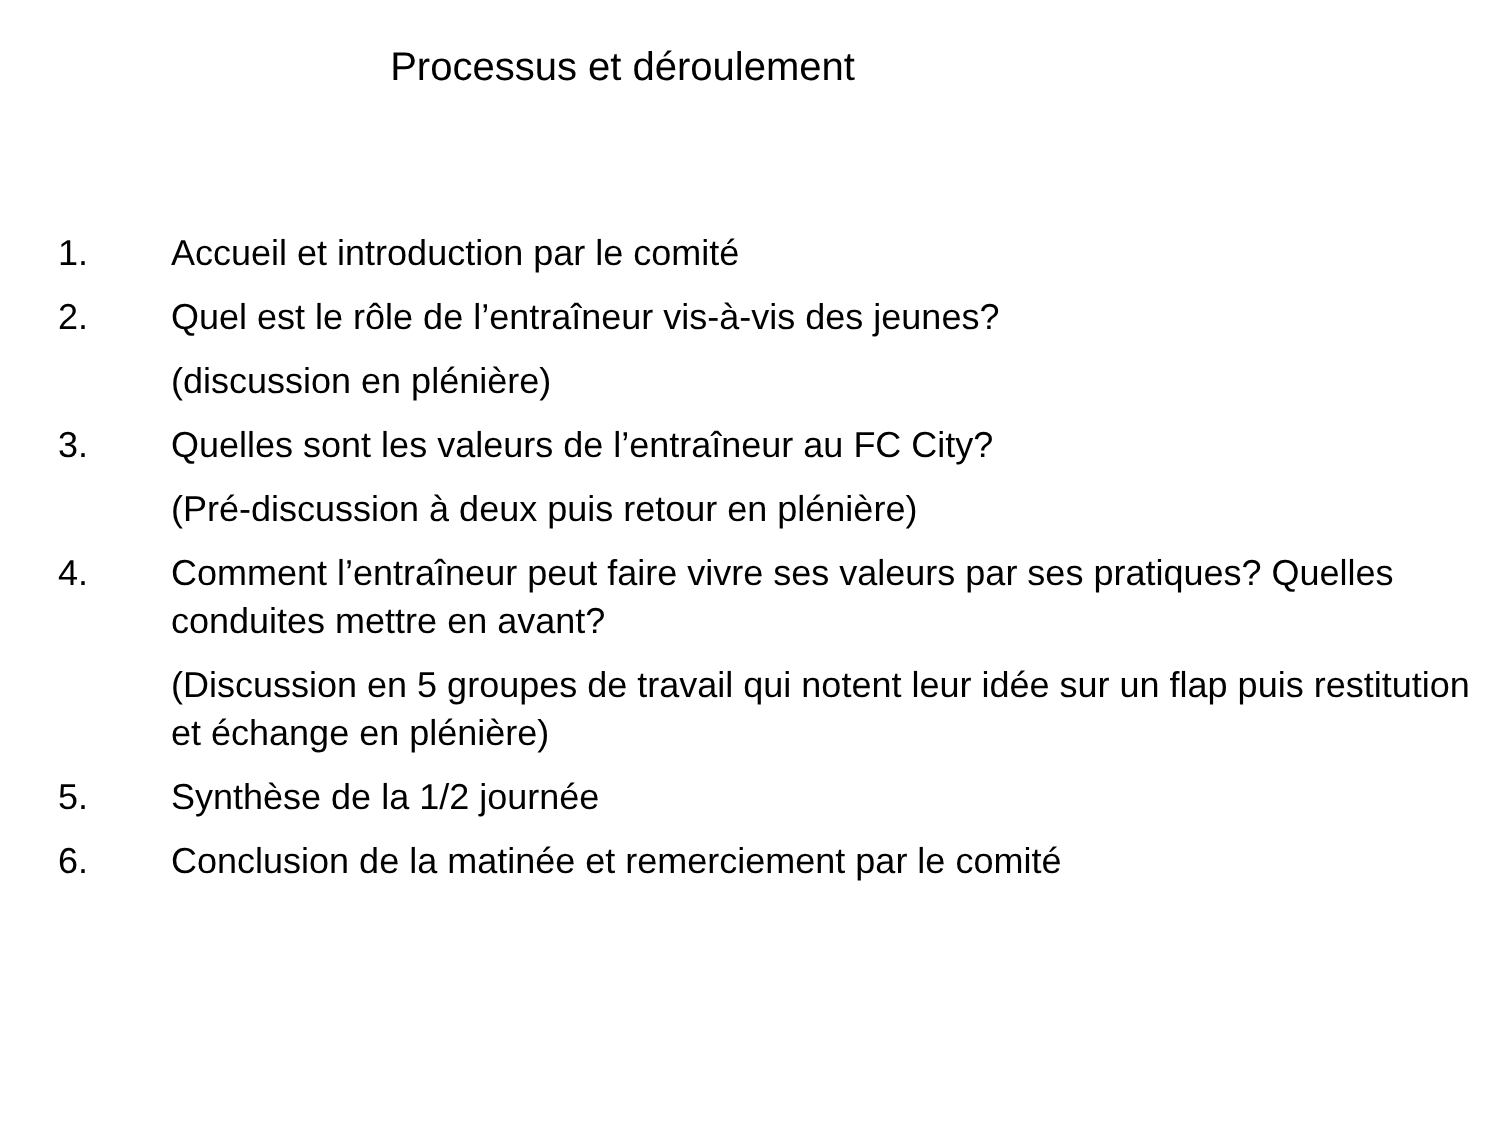Processus et déroulement
1. Accueil et introduction par le comité
2. Quel est le rôle de l’entraîneur vis-à-vis des jeunes?
(discussion en plénière)
3. Quelles sont les valeurs de l’entraîneur au FC City?
(Pré-discussion à deux puis retour en plénière)
4. Comment l’entraîneur peut faire vivre ses valeurs par ses pratiques? Quelles conduites mettre en avant?
(Discussion en 5 groupes de travail qui notent leur idée sur un flap puis restitution et échange en plénière)
5. Synthèse de la 1/2 journée
6. Conclusion de la matinée et remerciement par le comité